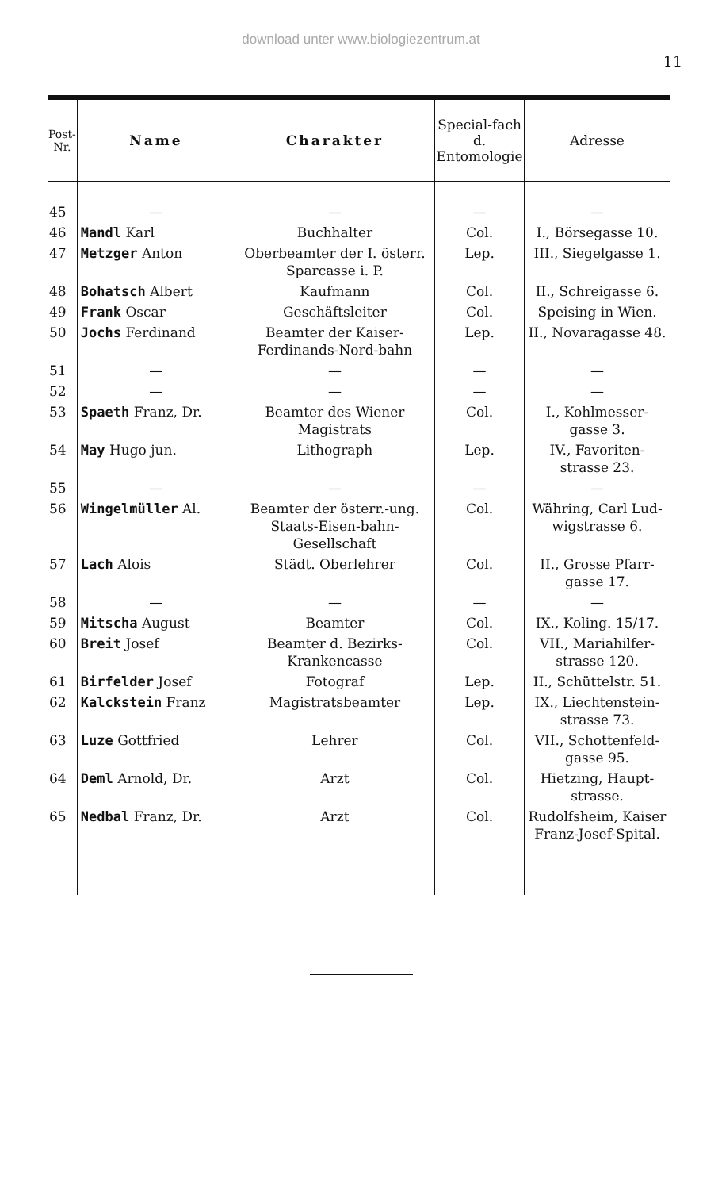download unter www.biologiezentrum.at
11
| Post-Nr. | Name | Charakter | Special-fach d. Entomologie | Adresse |
| --- | --- | --- | --- | --- |
| 45 | — | — | — | — |
| 46 | Mandl Karl | Buchhalter | Col. | I., Börsegasse 10. |
| 47 | Metzger Anton | Oberbeamter der I. österr. Sparcasse i. P. | Lep. | III., Siegelgasse 1. |
| 48 | Bohatsch Albert | Kaufmann | Col. | II., Schreigasse 6. |
| 49 | Frank Oscar | Geschäftsleiter | Col. | Speising in Wien. |
| 50 | Jochs Ferdinand | Beamter der Kaiser-Ferdinands-Nord-bahn | Lep. | II., Novaragasse 48. |
| 51 | — | — | — | — |
| 52 | — | — | — | — |
| 53 | Spaeth Franz, Dr. | Beamter des Wiener Magistrats | Col. | I., Kohlmesser-gasse 3. |
| 54 | May Hugo jun. | Lithograph | Lep. | IV., Favoriten-strasse 23. |
| 55 | — | — | — | — |
| 56 | Wingelmüller Al. | Beamter der österr.-ung. Staats-Eisen-bahn-Gesellschaft | Col. | Währing, Carl Lud-wigstrasse 6. |
| 57 | Lach Alois | Städt. Oberlehrer | Col. | II., Grosse Pfarr-gasse 17. |
| 58 | — | — | — | — |
| 59 | Mitscha August | Beamter | Col. | IX., Koling. 15/17. |
| 60 | Breit Josef | Beamter d. Bezirks-Krankencasse | Col. | VII., Mariahilfer-strasse 120. |
| 61 | Birfelder Josef | Fotograf | Lep. | II., Schüttelstr. 51. |
| 62 | Kalckstein Franz | Magistratsbeamter | Lep. | IX., Liechtenstein-strasse 73. |
| 63 | Luze Gottfried | Lehrer | Col. | VII., Schottenfeld-gasse 95. |
| 64 | Deml Arnold, Dr. | Arzt | Col. | Hietzing, Haupt-strasse. |
| 65 | Nedbal Franz, Dr. | Arzt | Col. | Rudolfsheim, Kaiser Franz-Josef-Spital. |